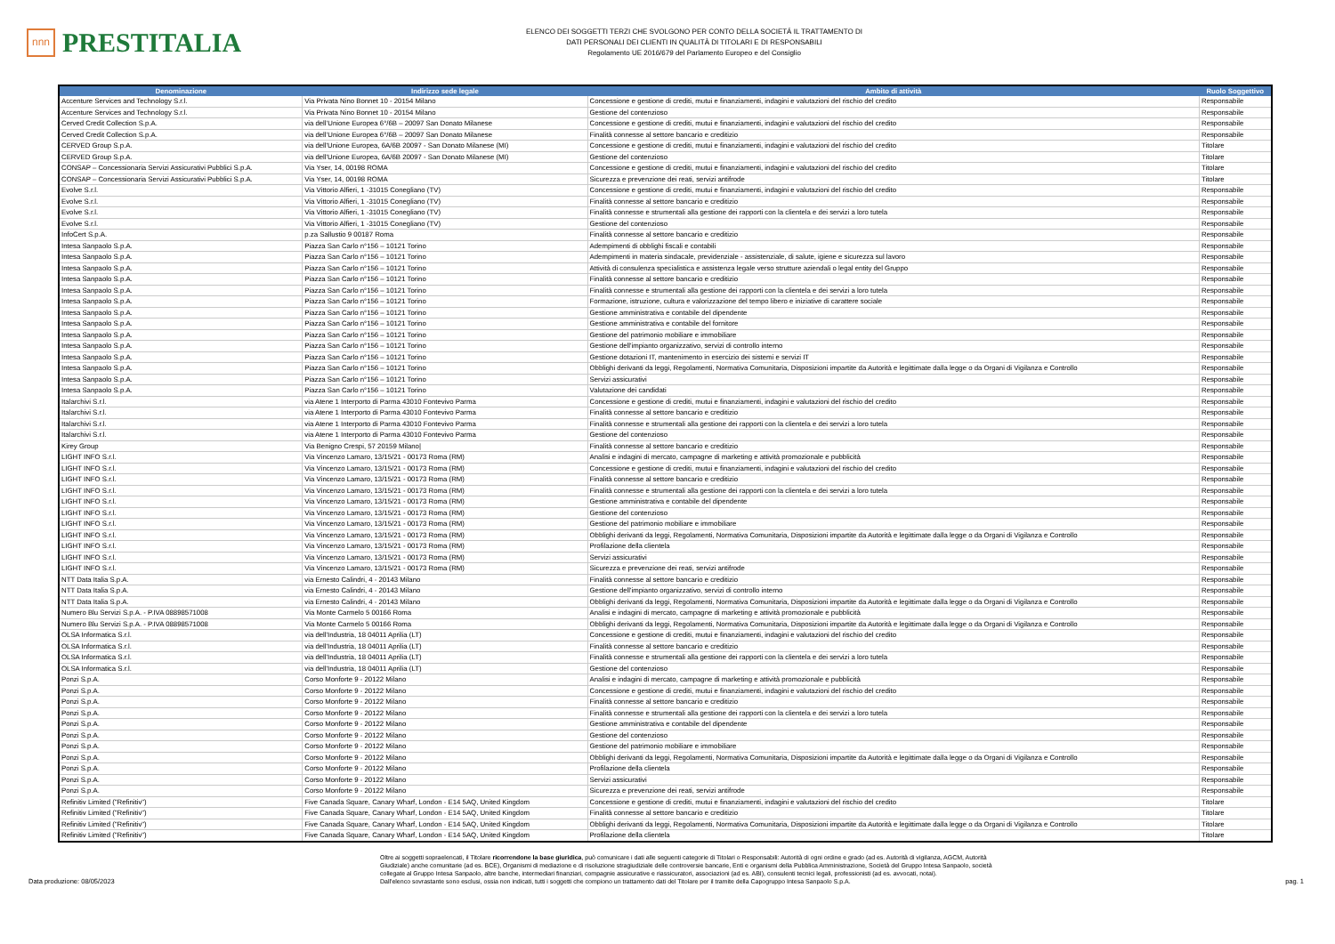nnn
PRESTITALIA
ELENCO DEI SOGGETTI TERZI CHE SVOLGONO PER CONTO DELLA SOCIETÁ IL TRATTAMENTO DI
DATI PERSONALI DEI CLIENTI IN QUALITÀ DI TITOLARI E DI RESPONSABILI
Regolamento UE 2016/679 del Parlamento Europeo e del Consiglio
| Denominazione | Indirizzo sede legale | Ambito di attività | Ruolo Soggettivo |
| --- | --- | --- | --- |
| Accenture Services and Technology S.r.l. | Via Privata Nino Bonnet 10 - 20154 Milano | Concessione e gestione di crediti, mutui e finanziamenti, indagini e valutazioni del rischio del credito | Responsabile |
| Accenture Services and Technology S.r.l. | Via Privata Nino Bonnet 10 - 20154 Milano | Gestione del contenzioso | Responsabile |
| Cerved Credit Collection S.p.A. | via dell’Unione Europea 6°/6B – 20097 San Donato Milanese | Concessione e gestione di crediti, mutui e finanziamenti, indagini e valutazioni del rischio del credito | Responsabile |
| Cerved Credit Collection S.p.A. | via dell’Unione Europea 6°/6B – 20097 San Donato Milanese | Finalità connesse al settore bancario e creditizio | Responsabile |
| CERVED Group S.p.A. | via dell'Unione Europea, 6A/6B 20097 - San Donato Milanese (MI) | Concessione e gestione di crediti, mutui e finanziamenti, indagini e valutazioni del rischio del credito | Titolare |
| CERVED Group S.p.A. | via dell'Unione Europea, 6A/6B 20097 - San Donato Milanese (MI) | Gestione del contenzioso | Titolare |
| CONSAP – Concessionaria Servizi Assicurativi Pubblici S.p.A. | Via Yser, 14, 00198 ROMA | Concessione e gestione di crediti, mutui e finanziamenti, indagini e valutazioni del rischio del credito | Titolare |
| CONSAP – Concessionaria Servizi Assicurativi Pubblici S.p.A. | Via Yser, 14, 00198 ROMA | Sicurezza e prevenzione dei reati, servizi antifrode | Titolare |
| Evolve S.r.l. | Via Vittorio Alfieri, 1 -31015 Conegliano (TV) | Concessione e gestione di crediti, mutui e finanziamenti, indagini e valutazioni del rischio del credito | Responsabile |
| Evolve S.r.l. | Via Vittorio Alfieri, 1 -31015 Conegliano (TV) | Finalità connesse al settore bancario e creditizio | Responsabile |
| Evolve S.r.l. | Via Vittorio Alfieri, 1 -31015 Conegliano (TV) | Finalità connesse e strumentali alla gestione dei rapporti con la clientela e dei servizi a loro tutela | Responsabile |
| Evolve S.r.l. | Via Vittorio Alfieri, 1 -31015 Conegliano (TV) | Gestione del contenzioso | Responsabile |
| InfoCert S.p.A. | p.za Sallustio 9 00187 Roma | Finalità connesse al settore bancario e creditizio | Responsabile |
| Intesa Sanpaolo S.p.A. | Piazza San Carlo n°156 – 10121 Torino | Adempimenti di obblighi fiscali e contabili | Responsabile |
| Intesa Sanpaolo S.p.A. | Piazza San Carlo n°156 – 10121 Torino | Adempimenti in materia sindacale, previdenziale - assistenziale, di salute, igiene e sicurezza sul lavoro | Responsabile |
| Intesa Sanpaolo S.p.A. | Piazza San Carlo n°156 – 10121 Torino | Attività di consulenza specialistica e assistenza legale verso strutture aziendali o legal entity del Gruppo | Responsabile |
| Intesa Sanpaolo S.p.A. | Piazza San Carlo n°156 – 10121 Torino | Finalità connesse al settore bancario e creditizio | Responsabile |
| Intesa Sanpaolo S.p.A. | Piazza San Carlo n°156 – 10121 Torino | Finalità connesse e strumentali alla gestione dei rapporti con la clientela e dei servizi a loro tutela | Responsabile |
| Intesa Sanpaolo S.p.A. | Piazza San Carlo n°156 – 10121 Torino | Formazione, istruzione, cultura e valorizzazione del tempo libero e iniziative di carattere sociale | Responsabile |
| Intesa Sanpaolo S.p.A. | Piazza San Carlo n°156 – 10121 Torino | Gestione amministrativa e contabile del dipendente | Responsabile |
| Intesa Sanpaolo S.p.A. | Piazza San Carlo n°156 – 10121 Torino | Gestione amministrativa e contabile del fornitore | Responsabile |
| Intesa Sanpaolo S.p.A. | Piazza San Carlo n°156 – 10121 Torino | Gestione del patrimonio mobiliare e immobiliare | Responsabile |
| Intesa Sanpaolo S.p.A. | Piazza San Carlo n°156 – 10121 Torino | Gestione dell'impianto organizzativo, servizi di controllo interno | Responsabile |
| Intesa Sanpaolo S.p.A. | Piazza San Carlo n°156 – 10121 Torino | Gestione dotazioni IT, mantenimento in esercizio dei sistemi e servizi IT | Responsabile |
| Intesa Sanpaolo S.p.A. | Piazza San Carlo n°156 – 10121 Torino | Obblighi derivanti da leggi, Regolamenti, Normativa Comunitaria, Disposizioni impartite da Autorità e legittimate dalla legge o da Organi di Vigilanza e Controllo | Responsabile |
| Intesa Sanpaolo S.p.A. | Piazza San Carlo n°156 – 10121 Torino | Servizi assicurativi | Responsabile |
| Intesa Sanpaolo S.p.A. | Piazza San Carlo n°156 – 10121 Torino | Valutazione dei candidati | Responsabile |
| Italarchivi S.r.l. | via Atene 1 Interporto di Parma 43010 Fontevivo Parma | Concessione e gestione di crediti, mutui e finanziamenti, indagini e valutazioni del rischio del credito | Responsabile |
| Italarchivi S.r.l. | via Atene 1 Interporto di Parma 43010 Fontevivo Parma | Finalità connesse al settore bancario e creditizio | Responsabile |
| Italarchivi S.r.l. | via Atene 1 Interporto di Parma 43010 Fontevivo Parma | Finalità connesse e strumentali alla gestione dei rapporti con la clientela e dei servizi a loro tutela | Responsabile |
| Italarchivi S.r.l. | via Atene 1 Interporto di Parma 43010 Fontevivo Parma | Gestione del contenzioso | Responsabile |
| Kirey Group | Via Benigno Crespi, 57 20159 Milano/ | Finalità connesse al settore bancario e creditizio | Responsabile |
| LIGHT INFO S.r.l. | Via Vincenzo Lamaro, 13/15/21 - 00173 Roma (RM) | Analisi e indagini di mercato, campagne di marketing e attività promozionale e pubblicità | Responsabile |
| LIGHT INFO S.r.l. | Via Vincenzo Lamaro, 13/15/21 - 00173 Roma (RM) | Concessione e gestione di crediti, mutui e finanziamenti, indagini e valutazioni del rischio del credito | Responsabile |
| LIGHT INFO S.r.l. | Via Vincenzo Lamaro, 13/15/21 - 00173 Roma (RM) | Finalità connesse al settore bancario e creditizio | Responsabile |
| LIGHT INFO S.r.l. | Via Vincenzo Lamaro, 13/15/21 - 00173 Roma (RM) | Finalità connesse e strumentali alla gestione dei rapporti con la clientela e dei servizi a loro tutela | Responsabile |
| LIGHT INFO S.r.l. | Via Vincenzo Lamaro, 13/15/21 - 00173 Roma (RM) | Gestione amministrativa e contabile del dipendente | Responsabile |
| LIGHT INFO S.r.l. | Via Vincenzo Lamaro, 13/15/21 - 00173 Roma (RM) | Gestione del contenzioso | Responsabile |
| LIGHT INFO S.r.l. | Via Vincenzo Lamaro, 13/15/21 - 00173 Roma (RM) | Gestione del patrimonio mobiliare e immobiliare | Responsabile |
| LIGHT INFO S.r.l. | Via Vincenzo Lamaro, 13/15/21 - 00173 Roma (RM) | Obblighi derivanti da leggi, Regolamenti, Normativa Comunitaria, Disposizioni impartite da Autorità e legittimate dalla legge o da Organi di Vigilanza e Controllo | Responsabile |
| LIGHT INFO S.r.l. | Via Vincenzo Lamaro, 13/15/21 - 00173 Roma (RM) | Profilazione della clientela | Responsabile |
| LIGHT INFO S.r.l. | Via Vincenzo Lamaro, 13/15/21 - 00173 Roma (RM) | Servizi assicurativi | Responsabile |
| LIGHT INFO S.r.l. | Via Vincenzo Lamaro, 13/15/21 - 00173 Roma (RM) | Sicurezza e prevenzione dei reati, servizi antifrode | Responsabile |
| NTT Data Italia S.p.A. | via Ernesto Calindri, 4 - 20143 Milano | Finalità connesse al settore bancario e creditizio | Responsabile |
| NTT Data Italia S.p.A. | via Ernesto Calindri, 4 - 20143 Milano | Gestione dell'impianto organizzativo, servizi di controllo interno | Responsabile |
| NTT Data Italia S.p.A. | via Ernesto Calindri, 4 - 20143 Milano | Obblighi derivanti da leggi, Regolamenti, Normativa Comunitaria, Disposizioni impartite da Autorità e legittimate dalla legge o da Organi di Vigilanza e Controllo | Responsabile |
| Numero Blu Servizi S.p.A. - P.IVA 08898571008 | Via Monte Carmelo 5 00166 Roma | Analisi e indagini di mercato, campagne di marketing e attività promozionale e pubblicità | Responsabile |
| Numero Blu Servizi S.p.A. - P.IVA 08898571008 | Via Monte Carmelo 5 00166 Roma | Obblighi derivanti da leggi, Regolamenti, Normativa Comunitaria, Disposizioni impartite da Autorità e legittimate dalla legge o da Organi di Vigilanza e Controllo | Responsabile |
| OLSA Informatica S.r.l. | via dell'Industria, 18 04011 Aprilia (LT) | Concessione e gestione di crediti, mutui e finanziamenti, indagini e valutazioni del rischio del credito | Responsabile |
| OLSA Informatica S.r.l. | via dell'Industria, 18 04011 Aprilia (LT) | Finalità connesse al settore bancario e creditizio | Responsabile |
| OLSA Informatica S.r.l. | via dell'Industria, 18 04011 Aprilia (LT) | Finalità connesse e strumentali alla gestione dei rapporti con la clientela e dei servizi a loro tutela | Responsabile |
| OLSA Informatica S.r.l. | via dell'Industria, 18 04011 Aprilia (LT) | Gestione del contenzioso | Responsabile |
| Ponzi S.p.A. | Corso Monforte 9 - 20122 Milano | Analisi e indagini di mercato, campagne di marketing e attività promozionale e pubblicità | Responsabile |
| Ponzi S.p.A. | Corso Monforte 9 - 20122 Milano | Concessione e gestione di crediti, mutui e finanziamenti, indagini e valutazioni del rischio del credito | Responsabile |
| Ponzi S.p.A. | Corso Monforte 9 - 20122 Milano | Finalità connesse al settore bancario e creditizio | Responsabile |
| Ponzi S.p.A. | Corso Monforte 9 - 20122 Milano | Finalità connesse e strumentali alla gestione dei rapporti con la clientela e dei servizi a loro tutela | Responsabile |
| Ponzi S.p.A. | Corso Monforte 9 - 20122 Milano | Gestione amministrativa e contabile del dipendente | Responsabile |
| Ponzi S.p.A. | Corso Monforte 9 - 20122 Milano | Gestione del contenzioso | Responsabile |
| Ponzi S.p.A. | Corso Monforte 9 - 20122 Milano | Gestione del patrimonio mobiliare e immobiliare | Responsabile |
| Ponzi S.p.A. | Corso Monforte 9 - 20122 Milano | Obblighi derivanti da leggi, Regolamenti, Normativa Comunitaria, Disposizioni impartite da Autorità e legittimate dalla legge o da Organi di Vigilanza e Controllo | Responsabile |
| Ponzi S.p.A. | Corso Monforte 9 - 20122 Milano | Profilazione della clientela | Responsabile |
| Ponzi S.p.A. | Corso Monforte 9 - 20122 Milano | Servizi assicurativi | Responsabile |
| Ponzi S.p.A. | Corso Monforte 9 - 20122 Milano | Sicurezza e prevenzione dei reati, servizi antifrode | Responsabile |
| Refinitiv Limited ("Refinitiv") | Five Canada Square, Canary Wharf, London - E14 5AQ, United Kingdom | Concessione e gestione di crediti, mutui e finanziamenti, indagini e valutazioni del rischio del credito | Titolare |
| Refinitiv Limited ("Refinitiv") | Five Canada Square, Canary Wharf, London - E14 5AQ, United Kingdom | Finalità connesse al settore bancario e creditizio | Titolare |
| Refinitiv Limited ("Refinitiv") | Five Canada Square, Canary Wharf, London - E14 5AQ, United Kingdom | Obblighi derivanti da leggi, Regolamenti, Normativa Comunitaria, Disposizioni impartite da Autorità e legittimate dalla legge o da Organi di Vigilanza e Controllo | Titolare |
| Refinitiv Limited ("Refinitiv") | Five Canada Square, Canary Wharf, London - E14 5AQ, United Kingdom | Profilazione della clientela | Titolare |
Data produzione: 08/05/2023
Oltre ai soggetti sopraelencati, il Titolare ricorrendone la base giuridica, può comunicare i dati alle seguenti categorie di Titolari o Responsabili: Autorità di ogni ordine e grado (ad es. Autorità di vigilanza, AGCM, Autorità Giudiziale) anche comunitarie (ad es. BCE), Organismi di mediazione e di risoluzione stragiudiziale delle controversie bancarie, Enti e organismi della Pubblica Amministrazione, Società del Gruppo Intesa Sanpaolo, società collegate al Gruppo Intesa Sanpaolo, altre banche, intermediari finanziari, compagnie assicurative e riassicuratori, associazioni (ad es. ABI), consulenti tecnici legali, professionisti (ad es. avvocati, notai).
Dall'elenco sovrastante sono esclusi, ossia non indicati, tutti i soggetti che compiono un trattamento dati del Titolare per il tramite della Capogruppo Intesa Sanpaolo S.p.A.
pag. 1